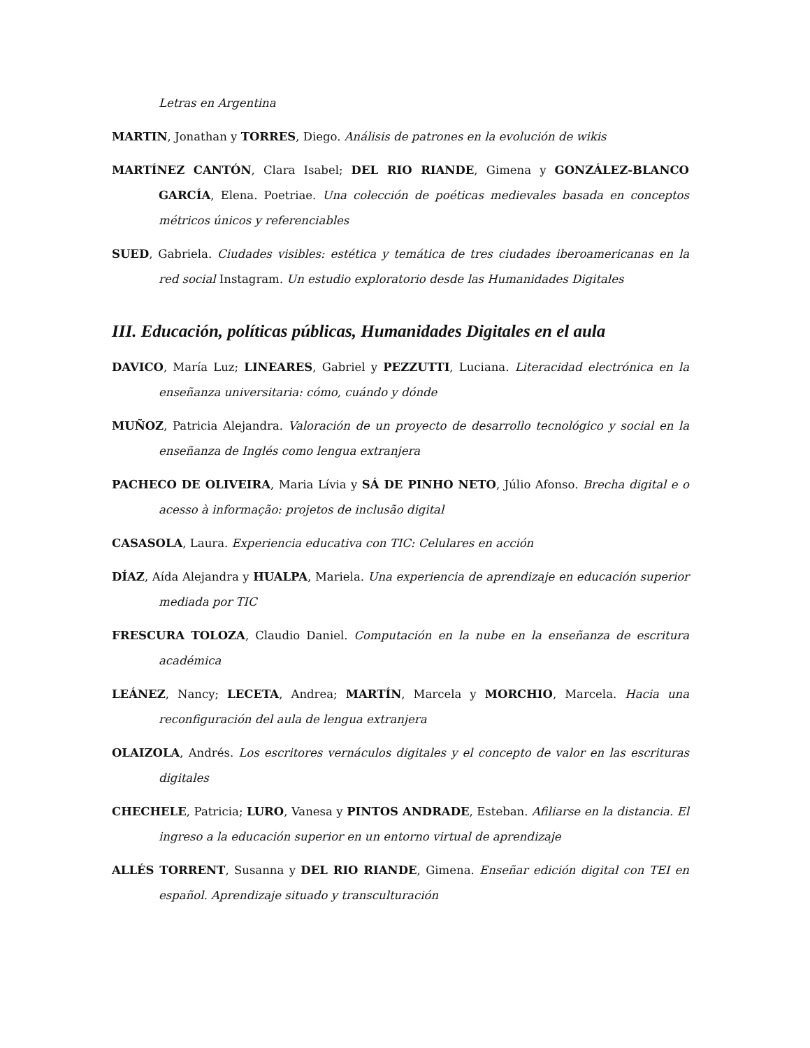Letras en Argentina
MARTIN, Jonathan y TORRES, Diego. Análisis de patrones en la evolución de wikis
MARTÍNEZ CANTÓN, Clara Isabel; DEL RIO RIANDE, Gimena y GONZÁLEZ-BLANCO GARCÍA, Elena. Poetriae. Una colección de poéticas medievales basada en conceptos métricos únicos y referenciables
SUED, Gabriela. Ciudades visibles: estética y temática de tres ciudades iberoamericanas en la red social Instagram. Un estudio exploratorio desde las Humanidades Digitales
III. Educación, políticas públicas, Humanidades Digitales en el aula
DAVICO, María Luz; LINEARES, Gabriel y PEZZUTTI, Luciana. Literacidad electrónica en la enseñanza universitaria: cómo, cuándo y dónde
MUÑOZ, Patricia Alejandra. Valoración de un proyecto de desarrollo tecnológico y social en la enseñanza de Inglés como lengua extranjera
PACHECO DE OLIVEIRA, Maria Lívia y SÁ DE PINHO NETO, Júlio Afonso. Brecha digital e o acesso à informação: projetos de inclusão digital
CASASOLA, Laura. Experiencia educativa con TIC: Celulares en acción
DÍAZ, Aída Alejandra y HUALPA, Mariela. Una experiencia de aprendizaje en educación superior mediada por TIC
FRESCURA TOLOZA, Claudio Daniel. Computación en la nube en la enseñanza de escritura académica
LEÁNEZ, Nancy; LECETA, Andrea; MARTÍN, Marcela y MORCHIO, Marcela. Hacia una reconfiguración del aula de lengua extranjera
OLAIZOLA, Andrés. Los escritores vernáculos digitales y el concepto de valor en las escrituras digitales
CHECHELE, Patricia; LURO, Vanesa y PINTOS ANDRADE, Esteban. Afiliarse en la distancia. El ingreso a la educación superior en un entorno virtual de aprendizaje
ALLÉS TORRENT, Susanna y DEL RIO RIANDE, Gimena. Enseñar edición digital con TEI en español. Aprendizaje situado y transculturación